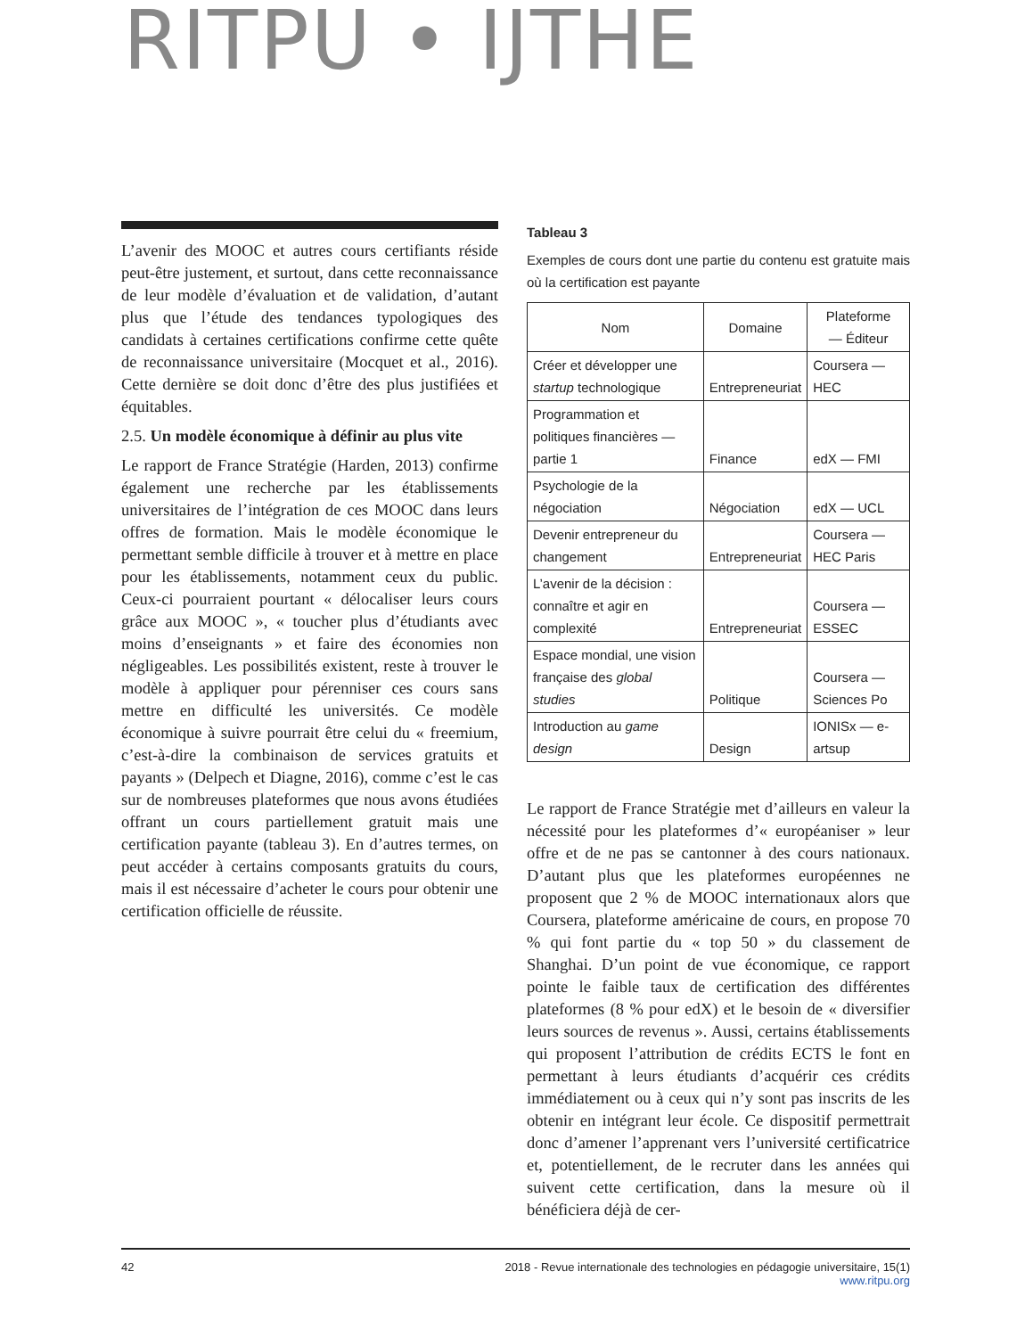RITPU • IJTHE
L’avenir des MOOC et autres cours certifiants réside peut-être justement, et surtout, dans cette reconnaissance de leur modèle d’évaluation et de validation, d’autant plus que l’étude des tendances typologiques des candidats à certaines certifications confirme cette quête de reconnaissance universitaire (Mocquet et al., 2016). Cette dernière se doit donc d’être des plus justifiées et équitables.
2.5. Un modèle économique à définir au plus vite
Le rapport de France Stratégie (Harden, 2013) confirme également une recherche par les établissements universitaires de l’intégration de ces MOOC dans leurs offres de formation. Mais le modèle économique le permettant semble difficile à trouver et à mettre en place pour les établissements, notamment ceux du public. Ceux-ci pourraient pourtant « délocaliser leurs cours grâce aux MOOC », « toucher plus d’étudiants avec moins d’enseignants » et faire des économies non négligeables. Les possibilités existent, reste à trouver le modèle à appliquer pour pérenniser ces cours sans mettre en difficulté les universités. Ce modèle économique à suivre pourrait être celui du « freemium, c’est-à-dire la combinaison de services gratuits et payants » (Delpech et Diagne, 2016), comme c’est le cas sur de nombreuses plateformes que nous avons étudiées offrant un cours partiellement gratuit mais une certification payante (tableau 3). En d’autres termes, on peut accéder à certains composants gratuits du cours, mais il est nécessaire d’acheter le cours pour obtenir une certification officielle de réussite.
Tableau 3
Exemples de cours dont une partie du contenu est gratuite mais où la certification est payante
| Nom | Domaine | Plateforme — Éditeur |
| --- | --- | --- |
| Créer et développer une startup technologique | Entrepreneuriat | Coursera — HEC |
| Programmation et politiques financières — partie 1 | Finance | edX — FMI |
| Psychologie de la négociation | Négociation | edX — UCL |
| Devenir entrepreneur du changement | Entrepreneuriat | Coursera — HEC Paris |
| L’avenir de la décision : connaître et agir en complexité | Entrepreneuriat | Coursera — ESSEC |
| Espace mondial, une vision française des global studies | Politique | Coursera — Sciences Po |
| Introduction au game design | Design | IONISx — e-artsup |
Le rapport de France Stratégie met d’ailleurs en valeur la nécessité pour les plateformes d’« européaniser » leur offre et de ne pas se cantonner à des cours nationaux. D’autant plus que les plateformes européennes ne proposent que 2 % de MOOC internationaux alors que Coursera, plateforme américaine de cours, en propose 70 % qui font partie du « top 50 » du classement de Shanghai. D’un point de vue économique, ce rapport pointe le faible taux de certification des différentes plateformes (8 % pour edX) et le besoin de « diversifier leurs sources de revenus ». Aussi, certains établissements qui proposent l’attribution de crédits ECTS le font en permettant à leurs étudiants d’acquérir ces crédits immédiatement ou à ceux qui n’y sont pas inscrits de les obtenir en intégrant leur école. Ce dispositif permettrait donc d’amener l’apprenant vers l’université certificatrice et, potentiellement, de le recruter dans les années qui suivent cette certification, dans la mesure où il bénéficiera déjà de cer-
42 2018 - Revue internationale des technologies en pédagogie universitaire, 15(1)
www.ritpu.org